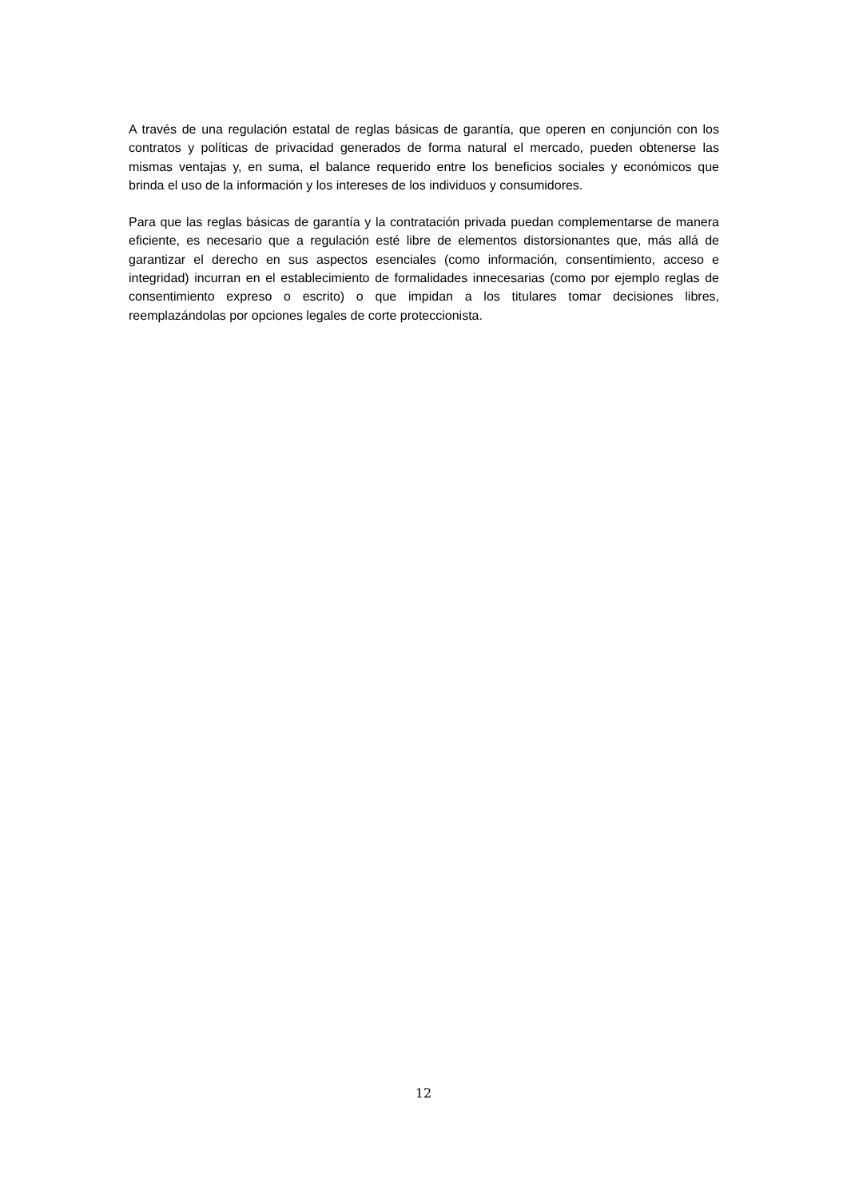A través de una regulación estatal de reglas básicas de garantía, que operen en conjunción con los contratos y políticas de privacidad generados de forma natural el mercado, pueden obtenerse las mismas ventajas y, en suma, el balance requerido entre los beneficios sociales y económicos que brinda el uso de la información y los intereses de los individuos y consumidores.
Para que las reglas básicas de garantía y la contratación privada puedan complementarse de manera eficiente, es necesario que a regulación esté libre de elementos distorsionantes que, más allá de garantizar el derecho en sus aspectos esenciales (como información, consentimiento, acceso e integridad) incurran en el establecimiento de formalidades innecesarias (como por ejemplo reglas de consentimiento expreso o escrito) o que impidan a los titulares tomar decisiones libres, reemplazándolas por opciones legales de corte proteccionista.
12